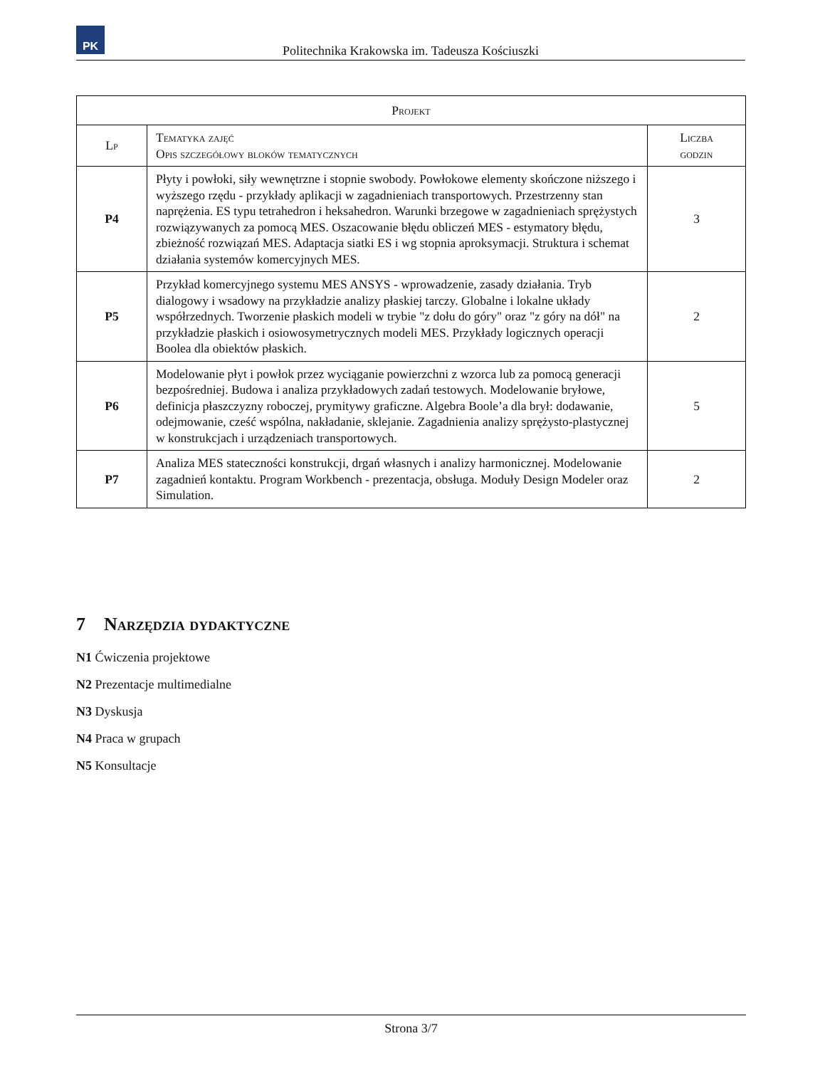PK
Politechnika Krakowska im. Tadeusza Kościuszki
| Projekt | | |
| --- | --- | --- |
| Lp | Tematyka zajęć Opis szczegółowy bloków tematycznych | Liczba godzin |
| P4 | Płyty i powłoki, siły wewnętrzne i stopnie swobody. Powłokowe elementy skończone niższego i wyższego rzędu - przykłady aplikacji w zagadnieniach transportowych. Przestrzenny stan naprężenia. ES typu tetrahedron i heksahedron. Warunki brzegowe w zagadnieniach sprężystych rozwiązywanych za pomocą MES. Oszacowanie błędu obliczeń MES - estymatory błędu, zbieżność rozwiązań MES. Adaptacja siatki ES i wg stopnia aproksymacji. Struktura i schemat działania systemów komercyjnych MES. | 3 |
| P5 | Przykład komercyjnego systemu MES ANSYS - wprowadzenie, zasady działania. Tryb dialogowy i wsadowy na przykładzie analizy płaskiej tarczy. Globalne i lokalne układy współrzednych. Tworzenie płaskich modeli w trybie "z dołu do góry" oraz "z góry na dół" na przykładzie płaskich i osiowosymetrycznych modeli MES. Przykłady logicznych operacji Boolea dla obiektów płaskich. | 2 |
| P6 | Modelowanie płyt i powłok przez wyciąganie powierzchni z wzorca lub za pomocą generacji bezpośredniej. Budowa i analiza przykładowych zadań testowych. Modelowanie bryłowe, definicja płaszczyzny roboczej, prymitywy graficzne. Algebra Boole’a dla brył: dodawanie, odejmowanie, cześć wspólna, nakładanie, sklejanie. Zagadnienia analizy sprężysto-plastycznej w konstrukcjach i urządzeniach transportowych. | 5 |
| P7 | Analiza MES stateczności konstrukcji, drgań własnych i analizy harmonicznej. Modelowanie zagadnień kontaktu. Program Workbench - prezentacja, obsługa. Moduły Design Modeler oraz Simulation. | 2 |
7 Narzędzia dydaktyczne
N1 Ćwiczenia projektowe
N2 Prezentacje multimedialne
N3 Dyskusja
N4 Praca w grupach
N5 Konsultacje
Strona 3/7